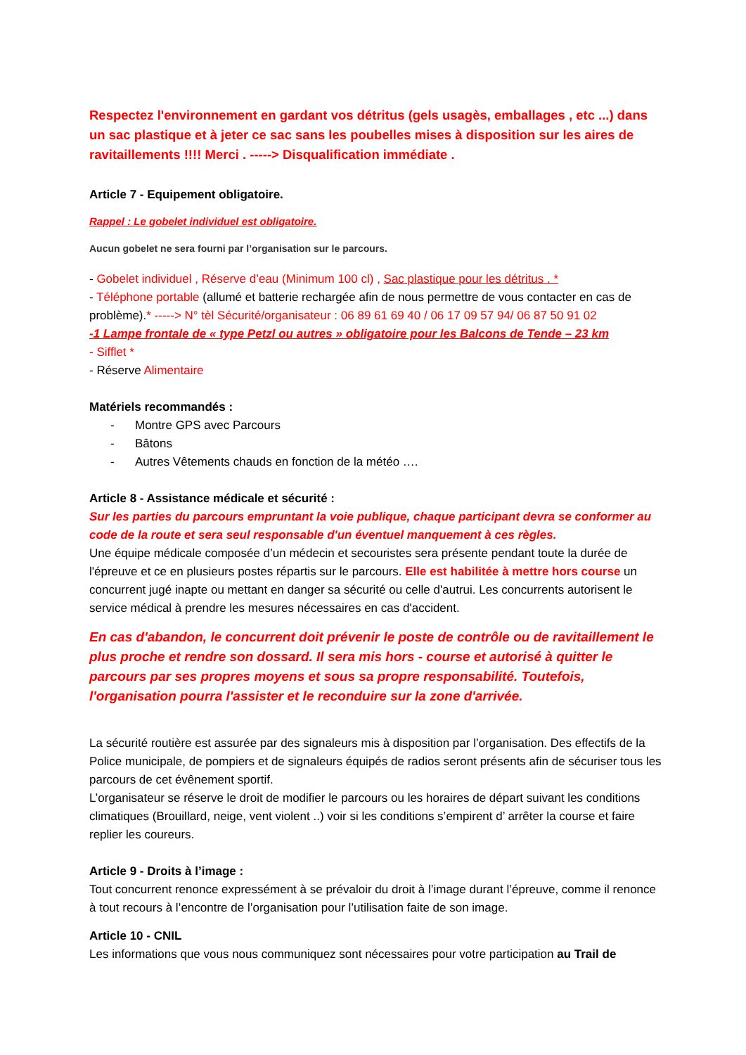Respectez l'environnement en gardant vos détritus (gels usagès, emballages , etc ...) dans un sac plastique et à jeter ce sac sans les poubelles mises à disposition sur les aires de ravitaillements !!!! Merci . -----> Disqualification immédiate .
Article 7 - Equipement obligatoire.
Rappel : Le gobelet individuel est obligatoire.
Aucun gobelet ne sera fourni par l’organisation sur le parcours.
- Gobelet individuel , Réserve d’eau (Minimum 100 cl) , Sac plastique pour les détritus . *
- Téléphone portable (allumé et batterie rechargée afin de nous permettre de vous contacter en cas de problème).* -----> N° tèl Sécurité/organisateur : 06 89 61 69 40 / 06 17 09 57 94/ 06 87 50 91 02
-1 Lampe frontale de « type Petzl ou autres » obligatoire pour les Balcons de Tende – 23 km
- Sifflet *
- Réserve Alimentaire
Matériels recommandés :
- Montre GPS avec Parcours
- Bâtons
- Autres Vêtements chauds en fonction de la météo ….
Article 8 - Assistance médicale et sécurité :
Sur les parties du parcours empruntant la voie publique, chaque participant devra se conformer au code de la route et sera seul responsable d'un éventuel manquement à ces règles.
Une équipe médicale composée d’un médecin et secouristes sera présente pendant toute la durée de l'épreuve et ce en plusieurs postes répartis sur le parcours. Elle est habilitée à mettre hors course un concurrent jugé inapte ou mettant en danger sa sécurité ou celle d'autrui. Les concurrents autorisent le service médical à prendre les mesures nécessaires en cas d'accident.
En cas d'abandon, le concurrent doit prévenir le poste de contrôle ou de ravitaillement le plus proche et rendre son dossard. Il sera mis hors - course et autorisé à quitter le parcours par ses propres moyens et sous sa propre responsabilité. Toutefois, l'organisation pourra l'assister et le reconduire sur la zone d'arrivée.
La sécurité routière est assurée par des signaleurs mis à disposition par l’organisation. Des effectifs de la Police municipale, de pompiers et de signaleurs équipés de radios seront présents afin de sécuriser tous les parcours de cet évênement sportif.
L’organisateur se réserve le droit de modifier le parcours ou les horaires de départ suivant les conditions climatiques (Brouillard, neige, vent violent ..) voir si les conditions s’empirent d’ arrêter la course et faire replier les coureurs.
Article 9 - Droits à l’image :
Tout concurrent renonce expressément à se prévaloir du droit à l’image durant l’épreuve, comme il renonce à tout recours à l’encontre de l’organisation pour l’utilisation faite de son image.
Article 10 - CNIL
Les informations que vous nous communiquez sont nécessaires pour votre participation au Trail de